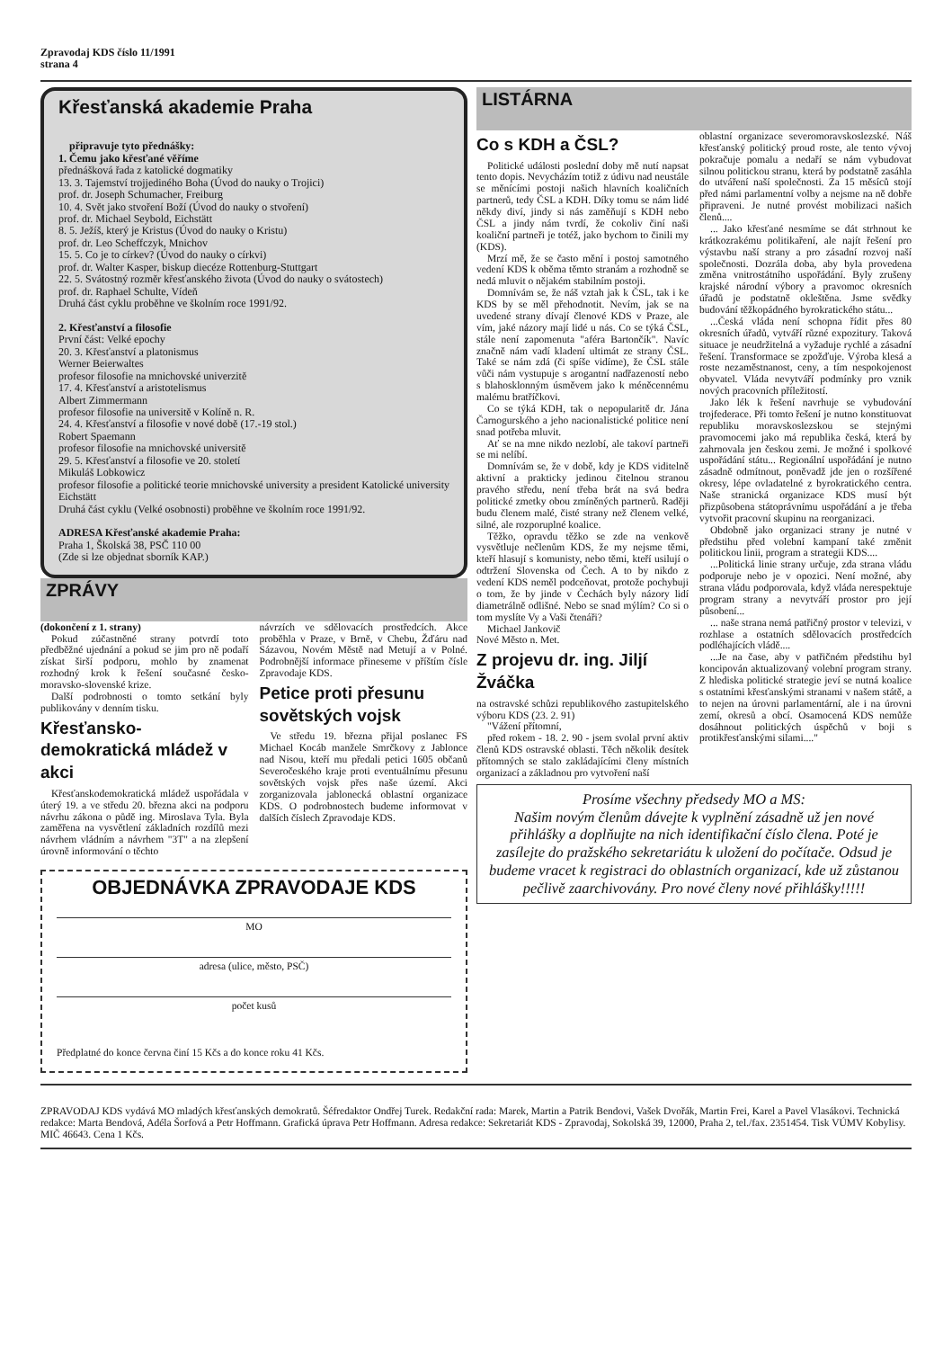Zpravodaj KDS číslo 11/1991
strana 4
Křesťanská akademie Praha
připravuje tyto přednášky:
1. Čemu jako křesťané věříme
přednášková řada z katolické dogmatiky
13. 3. Tajemství trojjediného Boha (Úvod do nauky o Trojici)
prof. dr. Joseph Schumacher, Freiburg
10. 4. Svět jako stvoření Boží (Úvod do nauky o stvoření)
prof. dr. Michael Seybold, Eichstätt
8. 5. Ježíš, který je Kristus (Úvod do nauky o Kristu)
prof. dr. Leo Scheffczyk, Mnichov
15. 5. Co je to církev? (Úvod do nauky o církvi)
prof. dr. Walter Kasper, biskup diecéze Rottenburg-Stuttgart
22. 5. Svátostný rozměr křesťanského života (Úvod do nauky o svátostech)
prof. dr. Raphael Schulte, Vídeň
Druhá část cyklu proběhne ve školním roce 1991/92.
2. Křesťanství a filosofie
První část: Velké epochy
20. 3. Křesťanství a platonismus
Werner Beierwaltes
profesor filosofie na mnichovské univerzitě
17. 4. Křesťanství a aristotelismus
Albert Zimmermann
profesor filosofie na universitě v Kolíně n. R.
24. 4. Křesťanství a filosofie v nové době (17.-19 stol.)
Robert Spaemann
profesor filosofie na mnichovské universitě
29. 5. Křesťanství a filosofie ve 20. století
Mikuláš Lobkowicz
profesor filosofie a politické teorie mnichovské university a president Katolické university Eichstätt
Druhá část cyklu (Velké osobnosti) proběhne ve školním roce 1991/92.
ADRESA Křesťanské akademie Praha:
Praha 1, Školská 38, PSČ 110 00
(Zde si lze objednat sborník KAP.)
ZPRÁVY
(dokončení z 1. strany)
Pokud zúčastněné strany potvrdí toto předběžné ujednání a pokud se jim pro ně podaří získat širší podporu, mohlo by znamenat rozhodný krok k řešení současné česko-moravsko-slovenské krize.
Další podrobnosti o tomto setkání byly publikovány v denním tisku.
Křesťansko-demokratická mládež v akci
Křesťanskodemokratická mládež uspořádala v úterý 19. a ve středu 20. března akci na podporu návrhu zákona o půdě ing. Miroslava Tyla. Byla zaměřena na vysvětlení základních rozdílů mezi návrhem vládním a návrhem "3T" a na zlepšení úrovně informování o těchto
návrzích ve sdělovacích prostředcích. Akce proběhla v Praze, v Brně, v Chebu, Žďáru nad Sázavou, Novém Městě nad Metují a v Polné. Podrobnější informace přineseme v příštím čísle Zpravodaje KDS.
Petice proti přesunu sovětských vojsk
Ve středu 19. března přijal poslanec FS Michael Kocáb manžele Smrčkovy z Jablonce nad Nisou, kteří mu předali petici 1605 občanů Severočeského kraje proti eventuálnímu přesunu sovětských vojsk přes naše území. Akci zorganizovala jablonecká oblastní organizace KDS. O podrobnostech budeme informovat v dalších číslech Zpravodaje KDS.
OBJEDNÁVKA ZPRAVODAJE KDS
MO
adresa (ulice, město, PSČ)
počet kusů
Předplatné do konce června činí 15 Kčs a do konce roku 41 Kčs.
LISTÁRNA
Co s KDH a ČSL?
Politické události poslední doby mě nutí napsat tento dopis. Nevycházím totiž z údivu nad neustále se měnícími postoji našich hlavních koaličních partnerů, tedy ČSL a KDH. Díky tomu se nám lidé někdy diví, jindy si nás zaměňují s KDH nebo ČSL a jindy nám tvrdí, že cokoliv činí naši koaliční partneři je totéž, jako bychom to činili my (KDS).
Mrzí mě, že se často mění i postoj samotného vedení KDS k oběma těmto stranám a rozhodně se nedá mluvit o nějakém stabilním postoji.
Domnívám se, že náš vztah jak k ČSL, tak i ke KDS by se měl přehodnotit. Nevím, jak se na uvedené strany dívají členové KDS v Praze, ale vím, jaké názory mají lidé u nás. Co se týká ČSL, stále není zapomenuta "aféra Bartončík". Navíc značně nám vadí kladení ultimát ze strany ČSL. Také se nám zdá (či spíše vidíme), že ČSL stále vůči nám vystupuje s arogantní nadřazeností nebo s blahosklonným úsměvem jako k méněcennému malému bratříčkovi.
Co se týká KDH, tak o nepopularitě dr. Jána Čarnogurského a jeho nacionalistické politice není snad potřeba mluvit.
Ať se na mne nikdo nezlobí, ale takoví partneři se mi nelíbí.
Domnívám se, že v době, kdy je KDS viditelně aktivní a prakticky jedinou čitelnou stranou pravého středu, není třeba brát na svá bedra politické zmetky obou zmíněných partnerů. Raději budu členem malé, čisté strany než členem velké, silné, ale rozporuplné koalice.
Těžko, opravdu těžko se zde na venkově vysvětluje nečlenům KDS, že my nejsme těmi, kteří hlasují s komunisty, nebo těmi, kteří usilují o odtržení Slovenska od Čech. A to by nikdo z vedení KDS neměl podceňovat, protože pochybuji o tom, že by jinde v Čechách byly názory lidí diametrálně odlišné. Nebo se snad mýlím? Co si o tom myslíte Vy a Vaši čtenáři?
Michael Jankovič
Nové Město n. Met.
Z projevu dr. ing. Jiljí Žváčka
na ostravské schůzi republikového zastupitelského výboru KDS (23. 2. 91)
"Vážení přítomní,
před rokem - 18. 2. 90 - jsem svolal první aktiv členů KDS ostravské oblasti. Těch několik desítek přítomných se stalo zakládajícími členy místních organizací a základnou pro vytvoření naší
oblastní organizace severomoravskoslezské. Náš křesťanský politický proud roste, ale tento vývoj pokračuje pomalu a nedaří se nám vybudovat silnou politickou stranu, která by podstatně zasáhla do utváření naší společnosti. Za 15 měsíců stojí před námi parlamentní volby a nejsme na ně dobře připraveni. Je nutné provést mobilizaci našich členů....
... Jako křesťané nesmíme se dát strhnout ke krátkozrakému politikaření, ale najít řešení pro výstavbu naší strany a pro zásadní rozvoj naší společnosti. Dozrála doba, aby byla provedena změna vnitrostátního uspořádání. Byly zrušeny krajské národní výbory a pravomoc okresních úřadů je podstatně okleštěna. Jsme svědky budování těžkopádného byrokratického státu...
...Česká vláda není schopna řídit přes 80 okresních úřadů, vytváří různé expozitury. Taková situace je neudržitelná a vyžaduje rychlé a zásadní řešení. Transformace se zpožďuje. Výroba klesá a roste nezaměstnanost, ceny, a tím nespokojenost obyvatel. Vláda nevytváří podmínky pro vznik nových pracovních příležitostí.
Jako lék k řešení navrhuje se vybudování trojfederace. Při tomto řešení je nutno konstituovat republiku moravskoslezskou se stejnými pravomocemi jako má republika česká, která by zahrnovala jen českou zemi. Je možné i spolkové uspořádání státu... Regionální uspořádání je nutno zásadně odmítnout, poněvadž jde jen o rozšířené okresy, lépe ovladatelné z byrokratického centra. Naše stranická organizace KDS musí být přizpůsobena státoprávnímu uspořádání a je třeba vytvořit pracovní skupinu na reorganizaci.
Obdobně jako organizaci strany je nutné v předstihu před volební kampaní také změnit politickou linii, program a strategii KDS....
...Politická linie strany určuje, zda strana vládu podporuje nebo je v opozici. Není možné, aby strana vládu podporovala, když vláda nerespektuje program strany a nevytváří prostor pro její působení...
... naše strana nemá patřičný prostor v televizi, v rozhlase a ostatních sdělovacích prostředcích podléhajících vládě....
...Je na čase, aby v patřičném předstihu byl koncipován aktualizovaný volební program strany. Z hlediska politické strategie jeví se nutná koalice s ostatními křesťanskými stranami v našem státě, a to nejen na úrovni parlamentární, ale i na úrovni zemí, okresů a obcí. Osamocená KDS nemůže dosáhnout politických úspěchů v boji s protikřesťanskými silami...."
Prosíme všechny předsedy MO a MS:
Našim novým členům dávejte k vyplnění zásadně už jen nové přihlášky a doplňujte na nich identifikační číslo člena. Poté je zasílejte do pražského sekretariátu k uložení do počítače. Odsud je budeme vracet k registraci do oblastních organizací, kde už zůstanou pečlivě zaarchivovány. Pro nové členy nové přihlášky!!!!!
ZPRAVODAJ KDS vydává MO mladých křesťanských demokratů. Šéfredaktor Ondřej Turek. Redakční rada: Marek, Martin a Patrik Bendovi, Vašek Dvořák, Martin Frei, Karel a Pavel Vlasákovi. Technická redakce: Marta Bendová, Adéla Šorfová a Petr Hoffmann. Grafická úprava Petr Hoffmann. Adresa redakce: Sekretariát KDS - Zpravodaj, Sokolská 39, 12000, Praha 2, tel./fax. 2351454. Tisk VÚMV Kobylisy. MIČ 46643. Cena 1 Kčs.